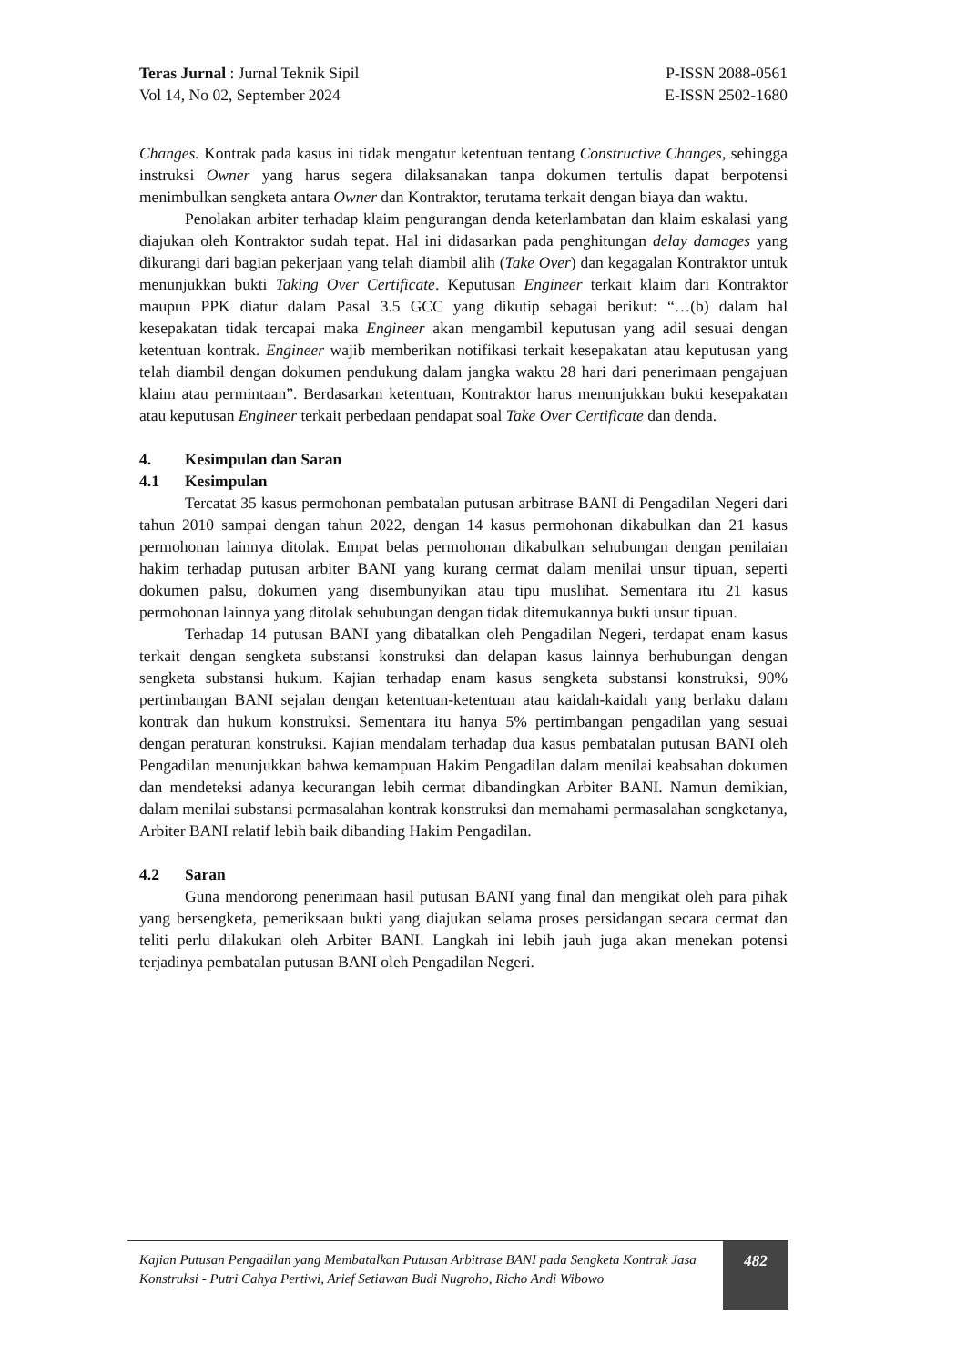Teras Jurnal : Jurnal Teknik Sipil
Vol 14, No 02, September 2024
P-ISSN 2088-0561
E-ISSN 2502-1680
Changes. Kontrak pada kasus ini tidak mengatur ketentuan tentang Constructive Changes, sehingga instruksi Owner yang harus segera dilaksanakan tanpa dokumen tertulis dapat berpotensi menimbulkan sengketa antara Owner dan Kontraktor, terutama terkait dengan biaya dan waktu.
Penolakan arbiter terhadap klaim pengurangan denda keterlambatan dan klaim eskalasi yang diajukan oleh Kontraktor sudah tepat. Hal ini didasarkan pada penghitungan delay damages yang dikurangi dari bagian pekerjaan yang telah diambil alih (Take Over) dan kegagalan Kontraktor untuk menunjukkan bukti Taking Over Certificate. Keputusan Engineer terkait klaim dari Kontraktor maupun PPK diatur dalam Pasal 3.5 GCC yang dikutip sebagai berikut: “…(b) dalam hal kesepakatan tidak tercapai maka Engineer akan mengambil keputusan yang adil sesuai dengan ketentuan kontrak. Engineer wajib memberikan notifikasi terkait kesepakatan atau keputusan yang telah diambil dengan dokumen pendukung dalam jangka waktu 28 hari dari penerimaan pengajuan klaim atau permintaan”. Berdasarkan ketentuan, Kontraktor harus menunjukkan bukti kesepakatan atau keputusan Engineer terkait perbedaan pendapat soal Take Over Certificate dan denda.
4. Kesimpulan dan Saran
4.1 Kesimpulan
Tercatat 35 kasus permohonan pembatalan putusan arbitrase BANI di Pengadilan Negeri dari tahun 2010 sampai dengan tahun 2022, dengan 14 kasus permohonan dikabulkan dan 21 kasus permohonan lainnya ditolak. Empat belas permohonan dikabulkan sehubungan dengan penilaian hakim terhadap putusan arbiter BANI yang kurang cermat dalam menilai unsur tipuan, seperti dokumen palsu, dokumen yang disembunyikan atau tipu muslihat. Sementara itu 21 kasus permohonan lainnya yang ditolak sehubungan dengan tidak ditemukannya bukti unsur tipuan.
Terhadap 14 putusan BANI yang dibatalkan oleh Pengadilan Negeri, terdapat enam kasus terkait dengan sengketa substansi konstruksi dan delapan kasus lainnya berhubungan dengan sengketa substansi hukum. Kajian terhadap enam kasus sengketa substansi konstruksi, 90% pertimbangan BANI sejalan dengan ketentuan-ketentuan atau kaidah-kaidah yang berlaku dalam kontrak dan hukum konstruksi. Sementara itu hanya 5% pertimbangan pengadilan yang sesuai dengan peraturan konstruksi. Kajian mendalam terhadap dua kasus pembatalan putusan BANI oleh Pengadilan menunjukkan bahwa kemampuan Hakim Pengadilan dalam menilai keabsahan dokumen dan mendeteksi adanya kecurangan lebih cermat dibandingkan Arbiter BANI. Namun demikian, dalam menilai substansi permasalahan kontrak konstruksi dan memahami permasalahan sengketanya, Arbiter BANI relatif lebih baik dibanding Hakim Pengadilan.
4.2 Saran
Guna mendorong penerimaan hasil putusan BANI yang final dan mengikat oleh para pihak yang bersengketa, pemeriksaan bukti yang diajukan selama proses persidangan secara cermat dan teliti perlu dilakukan oleh Arbiter BANI. Langkah ini lebih jauh juga akan menekan potensi terjadinya pembatalan putusan BANI oleh Pengadilan Negeri.
Kajian Putusan Pengadilan yang Membatalkan Putusan Arbitrase BANI pada Sengketa Kontrak Jasa Konstruksi - Putri Cahya Pertiwi, Arief Setiawan Budi Nugroho, Richo Andi Wibowo
482